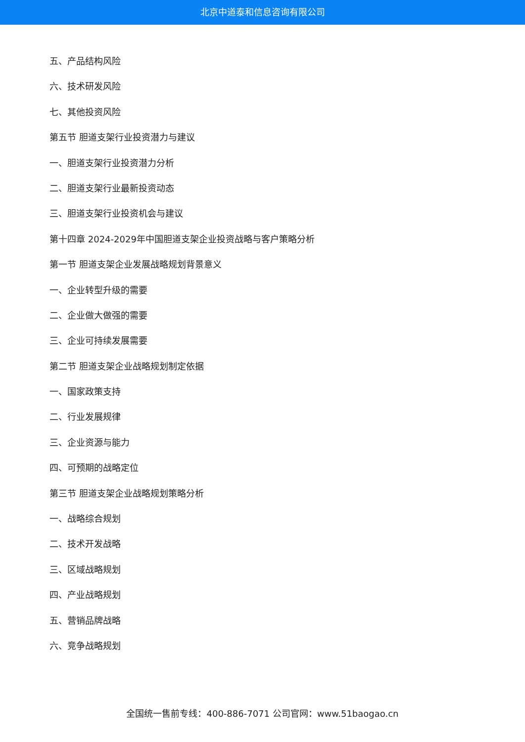北京中道泰和信息咨询有限公司
五、产品结构风险
六、技术研发风险
七、其他投资风险
第五节 胆道支架行业投资潜力与建议
一、胆道支架行业投资潜力分析
二、胆道支架行业最新投资动态
三、胆道支架行业投资机会与建议
第十四章 2024-2029年中国胆道支架企业投资战略与客户策略分析
第一节 胆道支架企业发展战略规划背景意义
一、企业转型升级的需要
二、企业做大做强的需要
三、企业可持续发展需要
第二节 胆道支架企业战略规划制定依据
一、国家政策支持
二、行业发展规律
三、企业资源与能力
四、可预期的战略定位
第三节 胆道支架企业战略规划策略分析
一、战略综合规划
二、技术开发战略
三、区域战略规划
四、产业战略规划
五、营销品牌战略
六、竞争战略规划
全国统一售前专线：400-886-7071 公司官网：www.51baogao.cn